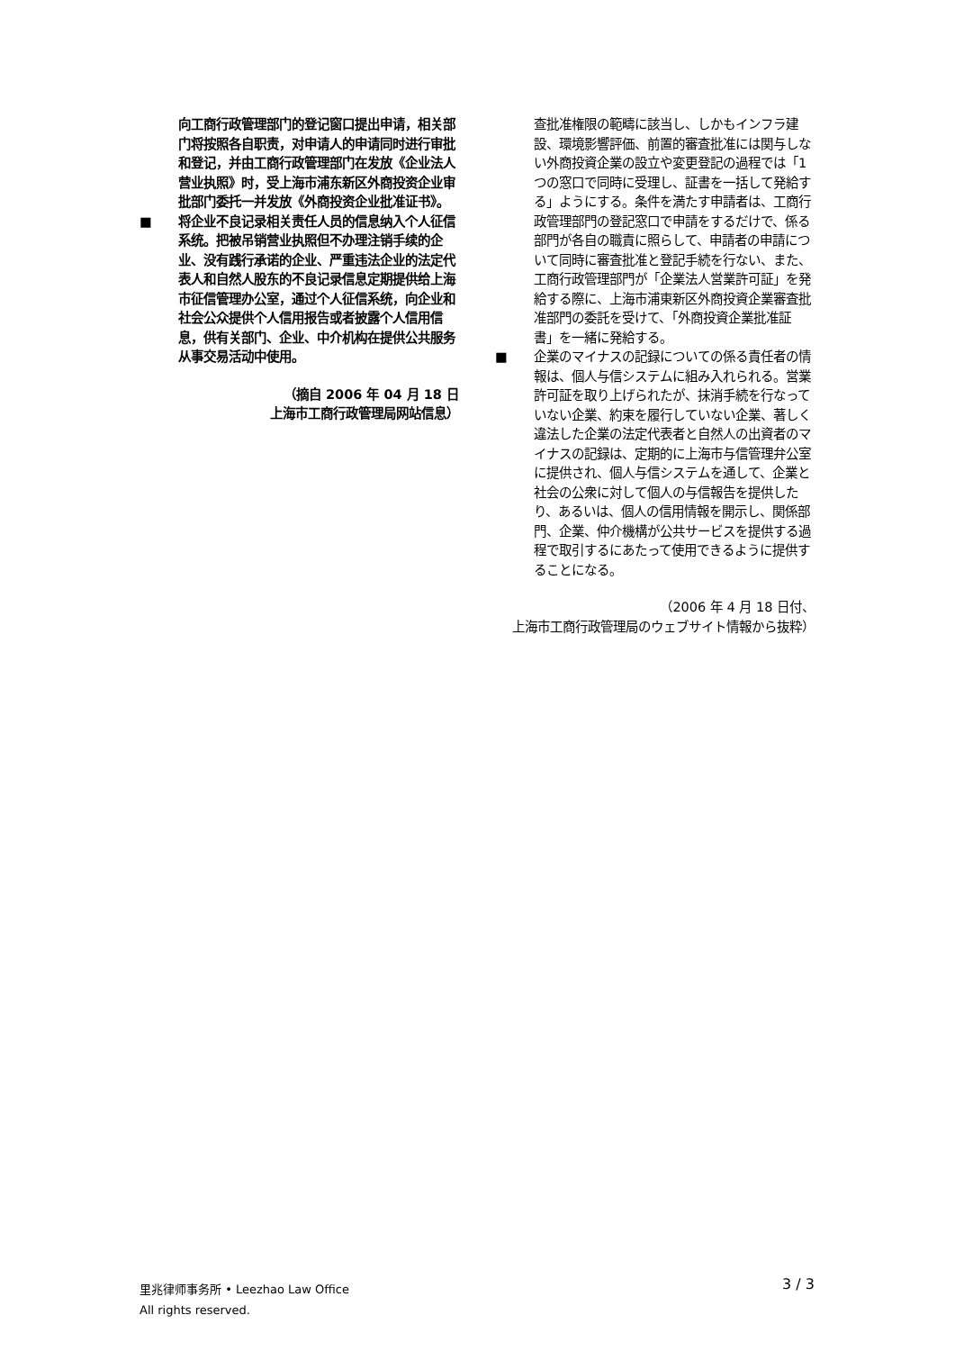向工商行政管理部门的登记窗口提出申请，相关部门将按照各自职责，对申请人的申请同时进行审批和登记，并由工商行政管理部门在发放《企业法人营业执照》时，受上海市浦东新区外商投资企业审批部门委托一并发放《外商投资企业批准证书》。
■ 将企业不良记录相关责任人员的信息纳入个人征信系统。把被吊销营业执照但不办理注销手续的企业、没有践行承诺的企业、严重违法企业的法定代表人和自然人股东的不良记录信息定期提供给上海市征信管理办公室，通过个人征信系统，向企业和社会公众提供个人信用报告或者披露个人信用信息，供有关部门、企业、中介机构在提供公共服务从事交易活动中使用。
（摘自 2006 年 04 月 18 日
上海市工商行政管理局网站信息）
查批准権限の範疇に該当し、しかもインフラ建設、環境影響評価、前置的審査批准には関与しない外商投資企業の設立や変更登記の過程では「1つの窓口で同時に受理し、証書を一括して発給する」ようにする。条件を満たす申請者は、工商行政管理部門の登記窓口で申請をするだけで、係る部門が各自の職責に照らして、申請者の申請について同時に審査批准と登記手続を行ない、また、工商行政管理部門が「企業法人営業許可証」を発給する際に、上海市浦東新区外商投資企業審査批准部門の委託を受けて、「外商投資企業批准証書」を一緒に発給する。
■ 企業のマイナスの記録についての係る責任者の情報は、個人与信システムに組み入れられる。営業許可証を取り上げられたが、抹消手続を行なっていない企業、約束を履行していない企業、著しく違法した企業の法定代表者と自然人の出資者のマイナスの記録は、定期的に上海市与信管理弁公室に提供され、個人与信システムを通して、企業と社会の公衆に対して個人の与信報告を提供したり、あるいは、個人の信用情報を開示し、関係部門、企業、仲介機構が公共サービスを提供する過程で取引するにあたって使用できるように提供することになる。
（2006 年 4 月 18 日付、
上海市工商行政管理局のウェブサイト情報から抜粋）
里兆律师事务所 • Leezhao Law Office
All rights reserved.
3 / 3